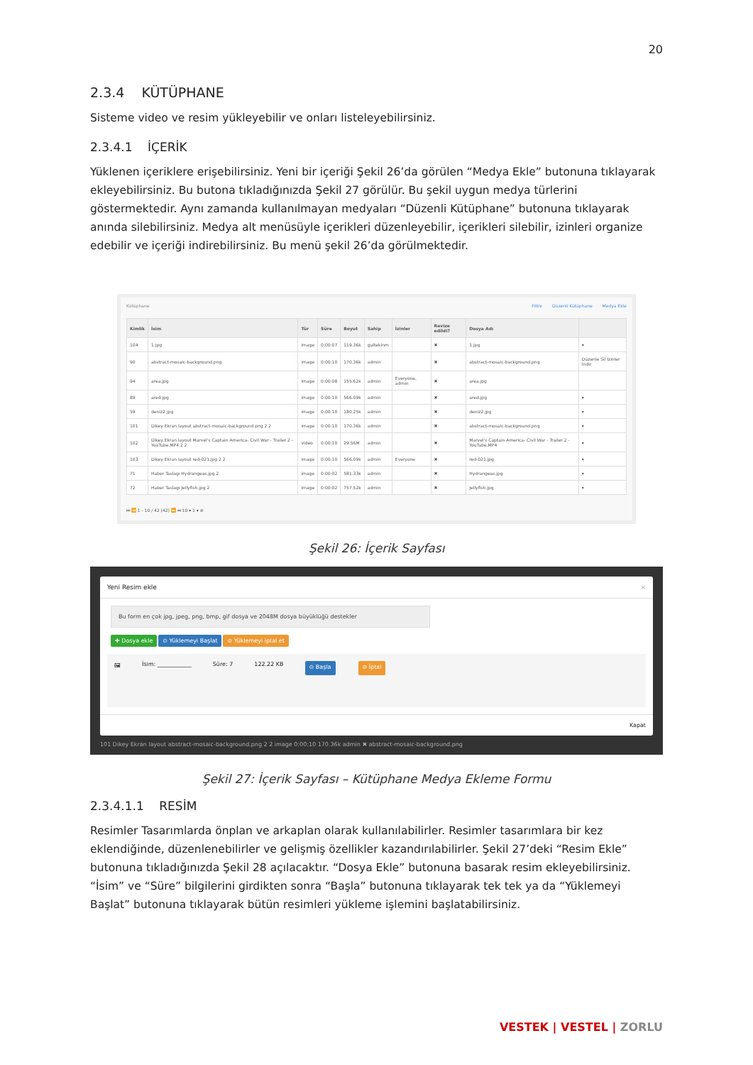20
2.3.4 KÜTÜPHANE
Sisteme video ve resim yükleyebilir ve onları listeleyebilirsiniz.
2.3.4.1 İÇERİK
Yüklenen içeriklere erişebilirsiniz. Yeni bir içeriği Şekil 26’da görülen “Medya Ekle” butonuna tıklayarak ekleyebilirsiniz. Bu butona tıkladığınızda Şekil 27 görülür. Bu şekil uygun medya türlerini göstermektedir. Aynı zamanda kullanılmayan medyaları “Düzenli Kütüphane” butonuna tıklayarak anında silebilirsiniz. Medya alt menüsüyle içerikleri düzenleyebilir, içerikleri silebilir, izinleri organize edebilir ve içeriği indirebilirsiniz. Bu menü şekil 26’da görülmektedir.
Kütüphane Filtre Düzenli Kütüphane Medya Ekle
| Kimlik | İsim | Tür | Süre | Boyut | Sahip | İzinler | Revize edildi? | Dosya Adı | |
| --- | --- | --- | --- | --- | --- | --- | --- | --- | --- |
| 104 | 1.jpg | image | 0:00:07 | 119.36k | gultekinm | | ✖ | 1.jpg | ▾ |
| 90 | abstract-mosaic-background.png | image | 0:00:10 | 170.36k | admin | | ✖ | abstract-mosaic-background.png | Düzenle Sil İzinler İndir |
| 94 | area.jpg | image | 0:00:08 | 155.62k | admin | Everyone, admin | ✖ | area.jpg | |
| 89 | ared.jpg | image | 0:00:10 | 566.09k | admin | | ✖ | ared.jpg | ▾ |
| 59 | deniz2.jpg | image | 0:00:10 | 180.25k | admin | | ✖ | deniz2.jpg | ▾ |
| 101 | Dikey Ekran layout abstract-mosaic-background.png 2 2 | image | 0:00:10 | 170.36k | admin | | ✖ | abstract-mosaic-background.png | ▾ |
| 102 | Dikey Ekran layout Marvel's Captain America- Civil War - Trailer 2 - YouTube.MP4 2 2 | video | 0:00:10 | 29.56M | admin | | ✖ | Marvel's Captain America- Civil War - Trailer 2 - YouTube.MP4 | ▾ |
| 103 | Dikey Ekran layout red-021.jpg 2 2 | image | 0:00:10 | 566.09k | admin | Everyone | ✖ | red-021.jpg | ▾ |
| 71 | Haber Taslagı Hydrangeas.jpg 2 | image | 0:00:02 | 581.33k | admin | | ✖ | Hydrangeas.jpg | ▾ |
| 72 | Haber Taslagı Jellyfish.jpg 2 | image | 0:00:02 | 757.52k | admin | | ✖ | Jellyfish.jpg | ▾ |
⏮ ⏪ 1 - 10 / 42 (42) ⏩ ⏭ 10 ▾ 1 ▾ ⊘
Şekil 26: İçerik Sayfası
Yeni Resim ekle ×
Bu form en çok jpg, jpeg, png, bmp, gif dosya ve 2048M dosya büyüklüğü destekler
✚ Dosya ekle ⊙ Yüklemeyi Başlat ⊘ Yüklemeyi iptal et
🖼 İsim: ____________ Süre: 7 122.22 KB ⊙ Başla ⊘ İptal
Kapat
101 Dikey Ekran layout abstract-mosaic-background.png 2 2 image 0:00:10 170.36k admin ✖ abstract-mosaic-background.png
Şekil 27: İçerik Sayfası – Kütüphane Medya Ekleme Formu
2.3.4.1.1 RESİM
Resimler Tasarımlarda önplan ve arkaplan olarak kullanılabilirler. Resimler tasarımlara bir kez eklendiğinde, düzenlenebilirler ve gelişmiş özellikler kazandırılabilirler. Şekil 27’deki “Resim Ekle” butonuna tıkladığınızda Şekil 28 açılacaktır. “Dosya Ekle” butonuna basarak resim ekleyebilirsiniz. “İsim” ve “Süre” bilgilerini girdikten sonra “Başla” butonuna tıklayarak tek tek ya da “Yüklemeyi Başlat” butonuna tıklayarak bütün resimleri yükleme işlemini başlatabilirsiniz.
VESTEK | VESTEL | ZORLU